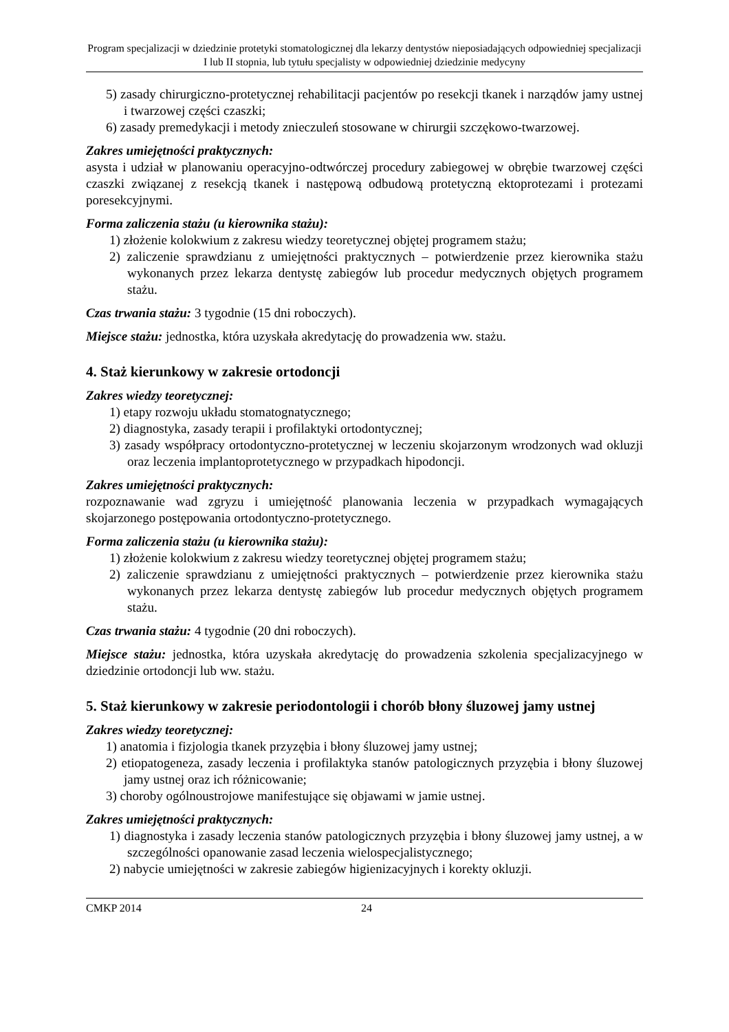Program specjalizacji w dziedzinie protetyki stomatologicznej dla lekarzy dentystów nieposiadających odpowiedniej specjalizacji I lub II stopnia, lub tytułu specjalisty w odpowiedniej dziedzinie medycyny
5) zasady chirurgiczno-protetycznej rehabilitacji pacjentów po resekcji tkanek i narządów jamy ustnej i twarzowej części czaszki;
6) zasady premedykacji i metody znieczuleń stosowane w chirurgii szczękowo-twarzowej.
Zakres umiejętności praktycznych:
asysta i udział w planowaniu operacyjno-odtwórczej procedury zabiegowej w obrębie twarzowej części czaszki związanej z resekcją tkanek i następową odbudową protetyczną ektoprotezami i protezami poresekcyjnymi.
Forma zaliczenia stażu (u kierownika stażu):
1) złożenie kolokwium z zakresu wiedzy teoretycznej objętej programem stażu;
2) zaliczenie sprawdzianu z umiejętności praktycznych – potwierdzenie przez kierownika stażu wykonanych przez lekarza dentystę zabiegów lub procedur medycznych objętych programem stażu.
Czas trwania stażu: 3 tygodnie (15 dni roboczych).
Miejsce stażu: jednostka, która uzyskała akredytację do prowadzenia ww. stażu.
4. Staż kierunkowy w zakresie ortodoncji
Zakres wiedzy teoretycznej:
1) etapy rozwoju układu stomatognatycznego;
2) diagnostyka, zasady terapii i profilaktyki ortodontycznej;
3) zasady współpracy ortodontyczno-protetycznej w leczeniu skojarzonym wrodzonych wad okluzji oraz leczenia implantoprotetycznego w przypadkach hipodoncji.
Zakres umiejętności praktycznych:
rozpoznawanie wad zgryzu i umiejętność planowania leczenia w przypadkach wymagających skojarzonego postępowania ortodontyczno-protetycznego.
Forma zaliczenia stażu (u kierownika stażu):
1) złożenie kolokwium z zakresu wiedzy teoretycznej objętej programem stażu;
2) zaliczenie sprawdzianu z umiejętności praktycznych – potwierdzenie przez kierownika stażu wykonanych przez lekarza dentystę zabiegów lub procedur medycznych objętych programem stażu.
Czas trwania stażu: 4 tygodnie (20 dni roboczych).
Miejsce stażu: jednostka, która uzyskała akredytację do prowadzenia szkolenia specjalizacyjnego w dziedzinie ortodoncji lub ww. stażu.
5. Staż kierunkowy w zakresie periodontologii i chorób błony śluzowej jamy ustnej
Zakres wiedzy teoretycznej:
1) anatomia i fizjologia tkanek przyzębia i błony śluzowej jamy ustnej;
2) etiopatogeneza, zasady leczenia i profilaktyka stanów patologicznych przyzębia i błony śluzowej jamy ustnej oraz ich różnicowanie;
3) choroby ogólnoustrojowe manifestujące się objawami w jamie ustnej.
Zakres umiejętności praktycznych:
1) diagnostyka i zasady leczenia stanów patologicznych przyzębia i błony śluzowej jamy ustnej, a w szczególności opanowanie zasad leczenia wielospecjalistycznego;
2) nabycie umiejętności w zakresie zabiegów higienizacyjnych i korekty okluzji.
CMKP 2014 24